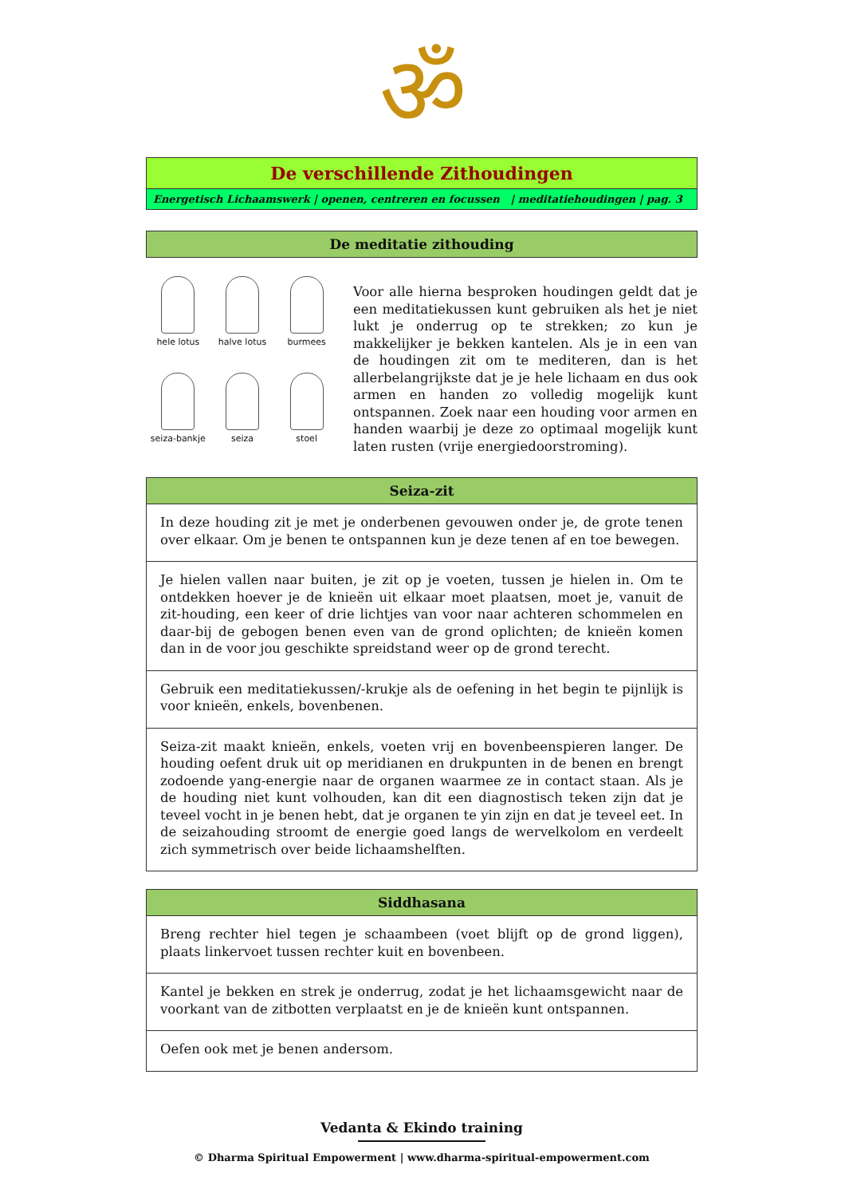ॐ
| De verschillende Zithoudingen |
| Energetisch Lichaamswerk / openen, centreren en focussen / meditatiehoudingen / pag. 3 |
| De meditatie zithouding |
hele lotus
halve lotus
burmees
seiza-bankje
seiza
stoel
Voor alle hierna besproken houdingen geldt dat je een meditatiekussen kunt gebruiken als het je niet lukt je onderrug op te strekken; zo kun je makkelijker je bekken kantelen. Als je in een van de houdingen zit om te mediteren, dan is het allerbelangrijkste dat je je hele lichaam en dus ook armen en handen zo volledig mogelijk kunt ontspannen. Zoek naar een houding voor armen en handen waarbij je deze zo optimaal mogelijk kunt laten rusten (vrije energiedoorstroming).
| Seiza-zit |
| In deze houding zit je met je onderbenen gevouwen onder je, de grote tenen over elkaar. Om je benen te ontspannen kun je deze tenen af en toe bewegen. |
| Je hielen vallen naar buiten, je zit op je voeten, tussen je hielen in. Om te ontdekken hoever je de knieën uit elkaar moet plaatsen, moet je, vanuit de zit-houding, een keer of drie lichtjes van voor naar achteren schommelen en daar-bij de gebogen benen even van de grond oplichten; de knieën komen dan in de voor jou geschikte spreidstand weer op de grond terecht. |
| Gebruik een meditatiekussen/-krukje als de oefening in het begin te pijnlijk is voor knieën, enkels, bovenbenen. |
| Seiza-zit maakt knieën, enkels, voeten vrij en bovenbeenspieren langer. De houding oefent druk uit op meridianen en drukpunten in de benen en brengt zodoende yang-energie naar de organen waarmee ze in contact staan. Als je de houding niet kunt volhouden, kan dit een diagnostisch teken zijn dat je teveel vocht in je benen hebt, dat je organen te yin zijn en dat je teveel eet. In de seizahouding stroomt de energie goed langs de wervelkolom en verdeelt zich symmetrisch over beide lichaamshelften. |
| Siddhasana |
| Breng rechter hiel tegen je schaambeen (voet blijft op de grond liggen), plaats linkervoet tussen rechter kuit en bovenbeen. |
| Kantel je bekken en strek je onderrug, zodat je het lichaamsgewicht naar de voorkant van de zitbotten verplaatst en je de knieën kunt ontspannen. |
| Oefen ook met je benen andersom. |
Vedanta & Ekindo training
© Dharma Spiritual Empowerment | www.dharma-spiritual-empowerment.com